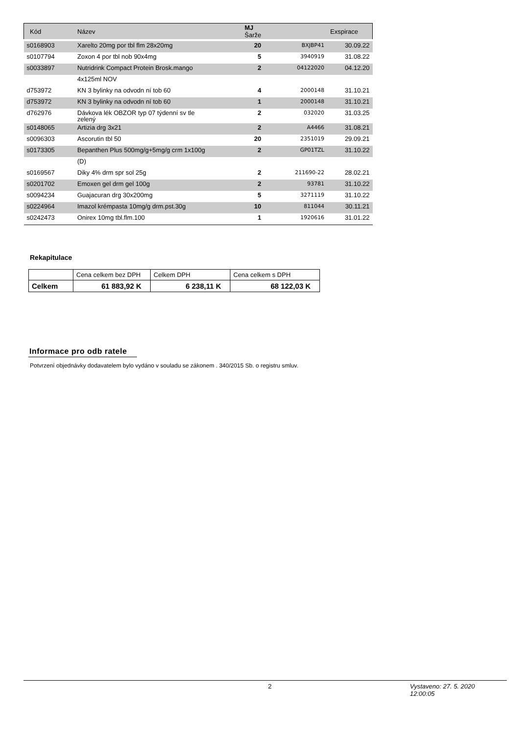| Kód | Název | MJ Šarže | | Exspirace |
| --- | --- | --- | --- | --- |
| s0168903 | Xarelto 20mg por tbl flm 28x20mg | 20 | BXJBP41 | 30.09.22 |
| s0107794 | Zoxon 4 por tbl nob 90x4mg | 5 | 3940919 | 31.08.22 |
| s0033897 | Nutridrink Compact Protein Brosk.mango | 2 | 04122020 | 04.12.20 |
| | 4x125ml NOV | | | |
| d753972 | KN 3 bylinky na odvodn ní tob 60 | 4 | 2000148 | 31.10.21 |
| d753972 | KN 3 bylinky na odvodn ní tob 60 | 1 | 2000148 | 31.10.21 |
| d762976 | Dávkova lék OBZOR typ 07 týdenní sv tle zelený | 2 | 032020 | 31.03.25 |
| s0148065 | Artizia drg 3x21 | 2 | A4466 | 31.08.21 |
| s0096303 | Ascorutin tbl 50 | 20 | 2351019 | 29.09.21 |
| s0173305 | Bepanthen Plus 500mg/g+5mg/g crm 1x100g | 2 | GP01TZL | 31.10.22 |
| | (D) | | | |
| s0169567 | Diky 4% drm spr sol 25g | 2 | 211690-22 | 28.02.21 |
| s0201702 | Emoxen gel drm gel 100g | 2 | 93781 | 31.10.22 |
| s0094234 | Guajacuran drg 30x200mg | 5 | 3271119 | 31.10.22 |
| s0224964 | Imazol krémpasta 10mg/g drm.pst.30g | 10 | 811044 | 30.11.21 |
| s0242473 | Onirex 10mg tbl.flm.100 | 1 | 1920616 | 31.01.22 |
Rekapitulace
| | Cena celkem bez DPH | Celkem DPH | Cena celkem s DPH |
| Celkem | 61 883,92 K | 6 238,11 K | 68 122,03 K |
Informace pro odb ratele
Potvrzení objednávky dodavatelem bylo vydáno v souladu se zákonem . 340/2015 Sb. o registru smluv.
2 Vystaveno: 27. 5. 2020
12:00:05